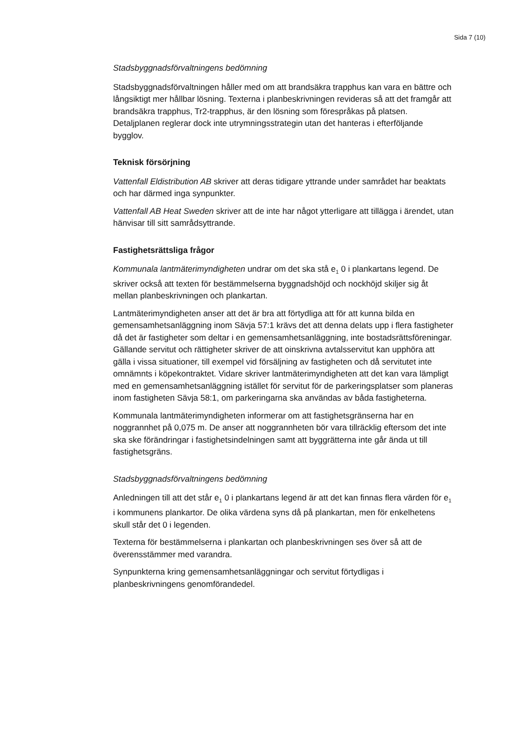Sida 7 (10)
Stadsbyggnadsförvaltningens bedömning
Stadsbyggnadsförvaltningen håller med om att brandsäkra trapphus kan vara en bättre och långsiktigt mer hållbar lösning. Texterna i planbeskrivningen revideras så att det framgår att brandsäkra trapphus, Tr2-trapphus, är den lösning som förespråkas på platsen. Detaljplanen reglerar dock inte utrymningsstrategin utan det hanteras i efterföljande bygglov.
Teknisk försörjning
Vattenfall Eldistribution AB skriver att deras tidigare yttrande under samrådet har beaktats och har därmed inga synpunkter.
Vattenfall AB Heat Sweden skriver att de inte har något ytterligare att tillägga i ärendet, utan hänvisar till sitt samrådsyttrande.
Fastighetsrättsliga frågor
Kommunala lantmäterimyndigheten undrar om det ska stå e<sub>1</sub> 0 i plankartans legend. De skriver också att texten för bestämmelserna byggnadshöjd och nockhöjd skiljer sig åt mellan planbeskrivningen och plankartan.
Lantmäterimyndigheten anser att det är bra att förtydliga att för att kunna bilda en gemensamhetsanläggning inom Sävja 57:1 krävs det att denna delats upp i flera fastigheter då det är fastigheter som deltar i en gemensamhetsanläggning, inte bostadsrättsföreningar. Gällande servitut och rättigheter skriver de att oinskrivna avtalsservitut kan upphöra att gälla i vissa situationer, till exempel vid försäljning av fastigheten och då servitutet inte omnämnts i köpekontraktet. Vidare skriver lantmäterimyndigheten att det kan vara lämpligt med en gemensamhetsanläggning istället för servitut för de parkeringsplatser som planeras inom fastigheten Sävja 58:1, om parkeringarna ska användas av båda fastigheterna.
Kommunala lantmäterimyndigheten informerar om att fastighetsgränserna har en noggrannhet på 0,075 m. De anser att noggrannheten bör vara tillräcklig eftersom det inte ska ske förändringar i fastighetsindelningen samt att byggrätterna inte går ända ut till fastighetsgräns.
Stadsbyggnadsförvaltningens bedömning
Anledningen till att det står e<sub>1</sub> 0 i plankartans legend är att det kan finnas flera värden för e<sub>1</sub> i kommunens plankartor. De olika värdena syns då på plankartan, men för enkelhetens skull står det 0 i legenden.
Texterna för bestämmelserna i plankartan och planbeskrivningen ses över så att de överensstämmer med varandra.
Synpunkterna kring gemensamhetsanläggningar och servitut förtydligas i planbeskrivningens genomförandedel.